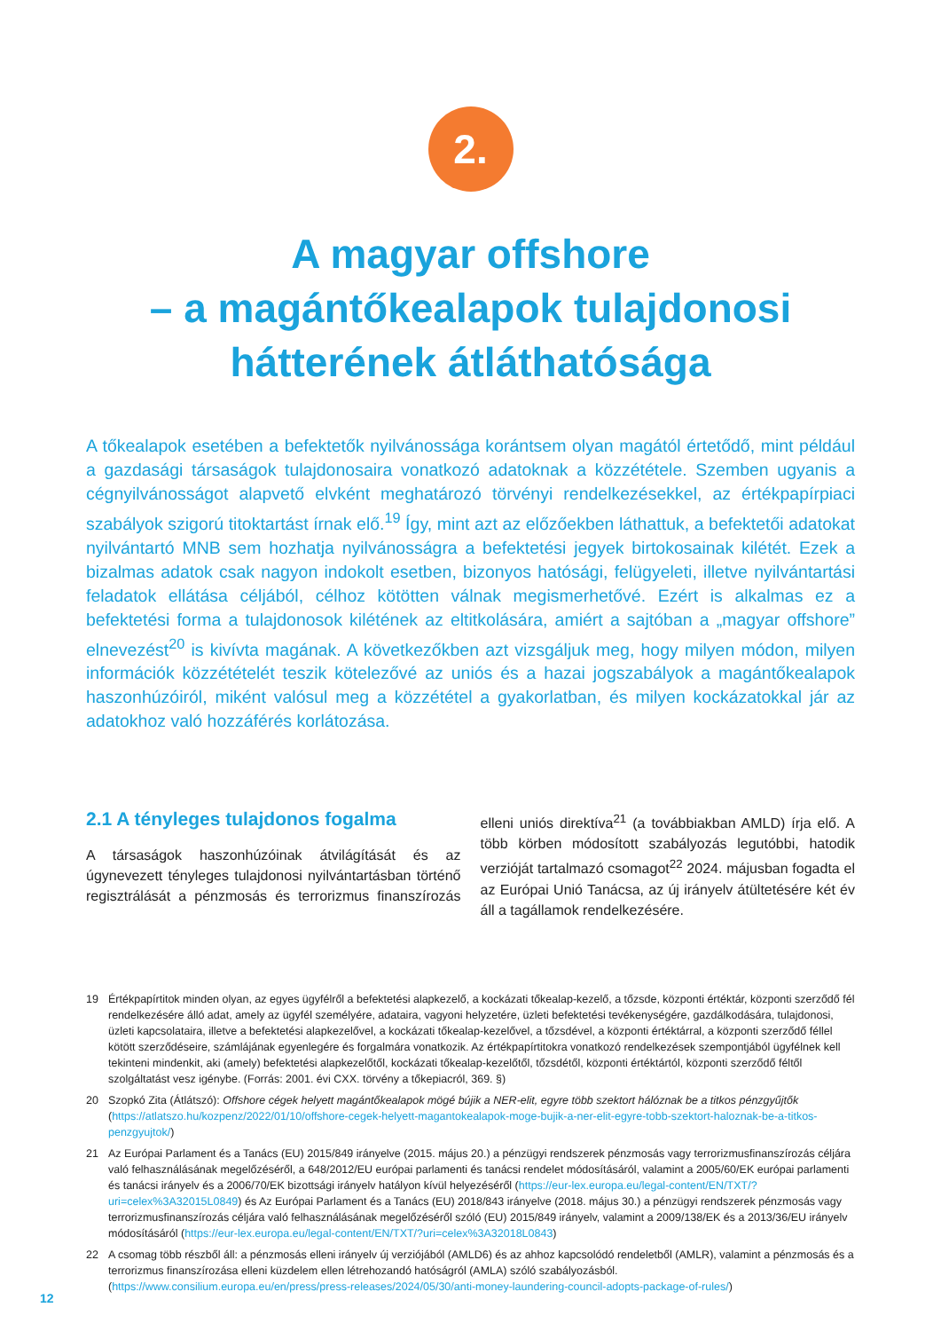2.
A magyar offshore
– a magántőkealapok tulajdonosi hátterének átláthatósága
A tőkealapok esetében a befektetők nyilvánossága korántsem olyan magától értetődő, mint például a gazdasági társaságok tulajdonosaira vonatkozó adatoknak a közzététele. Szemben ugyanis a cégnyilvánosságot alapvető elvként meghatározó törvényi rendelkezésekkel, az értékpapírpiaci szabályok szigorú titoktartást írnak elő.<sup>19</sup> Így, mint azt az előzőekben láthattuk, a befektetői adatokat nyilvántartó MNB sem hozhatja nyilvánosságra a befektetési jegyek birtokosainak kilétét. Ezek a bizalmas adatok csak nagyon indokolt esetben, bizonyos hatósági, felügyeleti, illetve nyilvántartási feladatok ellátása céljából, célhoz kötötten válnak megismerhetővé. Ezért is alkalmas ez a befektetési forma a tulajdonosok kilétének az eltitkolására, amiért a sajtóban a „magyar offshore” elnevezést<sup>20</sup> is kivívta magának. A következőkben azt vizsgáljuk meg, hogy milyen módon, milyen információk közzétételét teszik kötelezővé az uniós és a hazai jogszabályok a magántőkealapok haszonhúzóiról, miként valósul meg a közzététel a gyakorlatban, és milyen kockázatokkal jár az adatokhoz való hozzáférés korlátozása.
2.1 A tényleges tulajdonos fogalma
A társaságok haszonhúzóinak átvilágítását és az úgynevezett tényleges tulajdonosi nyilvántartásban történő regisztrálását a pénzmosás és terrorizmus finanszírozás elleni uniós direktíva<sup>21</sup> (a továbbiakban AMLD) írja elő. A több körben módosított szabályozás legutóbbi, hatodik verzióját tartalmazó csomagot<sup>22</sup> 2024. májusban fogadta el az Európai Unió Tanácsa, az új irányelv átültetésére két év áll a tagállamok rendelkezésére.
19 Értékpapírtitok minden olyan, az egyes ügyfélről a befektetési alapkezelő, a kockázati tőkealap-kezelő, a tőzsde, központi értéktár, központi szerződő fél rendelkezésére álló adat, amely az ügyfél személyére, adataira, vagyoni helyzetére, üzleti befektetési tevékenységére, gazdálkodására, tulajdonosi, üzleti kapcsolataira, illetve a befektetési alapkezelővel, a kockázati tőkealap-kezelővel, a tőzsdével, a központi értéktárral, a központi szerződő féllel kötött szerződéseire, számlájának egyenlegére és forgalmára vonatkozik. Az értékpapírtitokra vonatkozó rendelkezések szempontjából ügyfélnek kell tekinteni mindenkit, aki (amely) befektetési alapkezelőtől, kockázati tőkealap-kezelőtől, tőzsdétől, központi értéktártól, központi szerződő féltől szolgáltatást vesz igénybe. (Forrás: 2001. évi CXX. törvény a tőkepiacról, 369. §)
20 Szopkó Zita (Átlátszó): Offshore cégek helyett magántőkealapok mögé bújik a NER-elit, egyre több szektort hálóznak be a titkos pénzgyűjtők (https://atlatszo.hu/kozpenz/2022/01/10/offshore-cegek-helyett-magantokealapok-moge-bujik-a-ner-elit-egyre-tobb-szektort-haloznak-be-a-titkos-penzgyujtok/)
21 Az Európai Parlament és a Tanács (EU) 2015/849 irányelve (2015. május 20.) a pénzügyi rendszerek pénzmosás vagy terrorizmusfinanszírozás céljára való felhasználásának megelőzéséről, a 648/2012/EU európai parlamenti és tanácsi rendelet módosításáról, valamint a 2005/60/EK európai parlamenti és tanácsi irányelv és a 2006/70/EK bizottsági irányelv hatályon kívül helyezéséről (https://eur-lex.europa.eu/legal-content/EN/TXT/?uri=celex%3A32015L0849) és Az Európai Parlament és a Tanács (EU) 2018/843 irányelve (2018. május 30.) a pénzügyi rendszerek pénzmosás vagy terrorizmusfinanszírozás céljára való felhasználásának megelőzéséről szóló (EU) 2015/849 irányelv, valamint a 2009/138/EK és a 2013/36/EU irányelv módosításáról (https://eur-lex.europa.eu/legal-content/EN/TXT/?uri=celex%3A32018L0843)
22 A csomag több részből áll: a pénzmosás elleni irányelv új verziójából (AMLD6) és az ahhoz kapcsolódó rendeletből (AMLR), valamint a pénzmosás és a terrorizmus finanszírozása elleni küzdelem ellen létrehozandó hatóságról (AMLA) szóló szabályozásból. (https://www.consilium.europa.eu/en/press/press-releases/2024/05/30/anti-money-laundering-council-adopts-package-of-rules/)
12